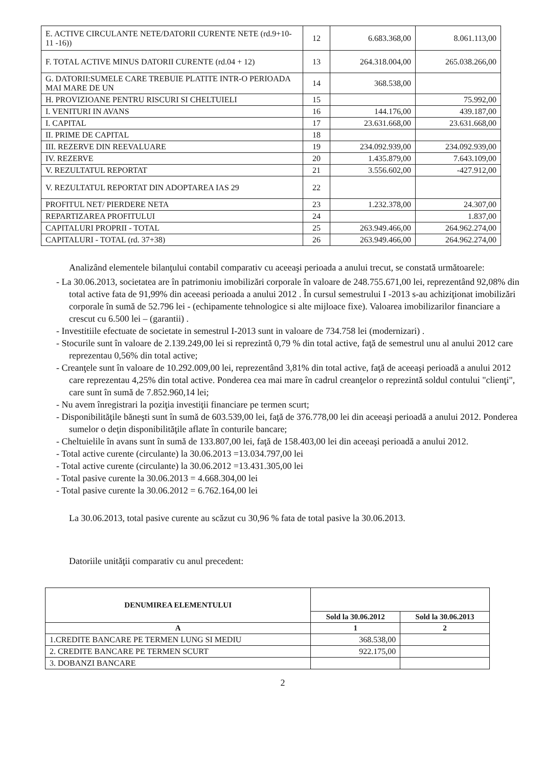| E. ACTIVE CIRCULANTE NETE/DATORII CURENTE NETE (rd.9+10- 11 -16)) | 12 | 6.683.368,00 | 8.061.113,00 |
| F. TOTAL ACTIVE MINUS DATORII CURENTE (rd.04 + 12) | 13 | 264.318.004,00 | 265.038.266,00 |
| G. DATORII:SUMELE CARE TREBUIE PLATITE INTR-O PERIOADA MAI MARE DE UN | 14 | 368.538,00 | |
| H. PROVIZIOANE PENTRU RISCURI SI CHELTUIELI | 15 | | 75.992,00 |
| I. VENITURI IN AVANS | 16 | 144.176,00 | 439.187,00 |
| I. CAPITAL | 17 | 23.631.668,00 | 23.631.668,00 |
| II. PRIME DE CAPITAL | 18 | | |
| III. REZERVE DIN REEVALUARE | 19 | 234.092.939,00 | 234.092.939,00 |
| IV. REZERVE | 20 | 1.435.879,00 | 7.643.109,00 |
| V. REZULTATUL REPORTAT | 21 | 3.556.602,00 | -427.912,00 |
| V. REZULTATUL REPORTAT DIN ADOPTAREA IAS 29 | 22 | | |
| PROFITUL NET/ PIERDERE NETA | 23 | 1.232.378,00 | 24.307,00 |
| REPARTIZAREA PROFITULUI | 24 | | 1.837,00 |
| CAPITALURI PROPRII - TOTAL | 25 | 263.949.466,00 | 264.962.274,00 |
| CAPITALURI - TOTAL (rd. 37+38) | 26 | 263.949.466,00 | 264.962.274,00 |
Analizând elementele bilanţului contabil comparativ cu aceeaşi perioada a anului trecut, se constată următoarele:
- La 30.06.2013, societatea are în patrimoniu imobilizări corporale în valoare de 248.755.671,00 lei, reprezentând 92,08% din total active fata de 91,99% din aceeasi perioada a anului 2012 . În cursul semestrului I -2013 s-au achiziţionat imobilizări corporale în sumă de 52.796 lei - (echipamente tehnologice si alte mijloace fixe). Valoarea imobilizarilor financiare a crescut cu 6.500 lei – (garantii) .
- Investitiile efectuate de societate in semestrul I-2013 sunt in valoare de 734.758 lei (modernizari) .
- Stocurile sunt în valoare de 2.139.249,00 lei si reprezintă 0,79 % din total active, faţă de semestrul unu al anului 2012 care reprezentau 0,56% din total active;
- Creanţele sunt în valoare de 10.292.009,00 lei, reprezentând 3,81% din total active, faţă de aceeaşi perioadă a anului 2012 care reprezentau 4,25% din total active. Ponderea cea mai mare în cadrul creanţelor o reprezintă soldul contului "clienţi", care sunt în sumă de 7.852.960,14 lei;
- Nu avem înregistrari la poziţia investiţii financiare pe termen scurt;
- Disponibilităţile băneşti sunt în sumă de 603.539,00 lei, faţă de 376.778,00 lei din aceeaşi perioadă a anului 2012. Ponderea sumelor o deţin disponibilităţile aflate în conturile bancare;
- Cheltuielile în avans sunt în sumă de 133.807,00 lei, faţă de 158.403,00 lei din aceeaşi perioadă a anului 2012.
- Total active curente (circulante) la 30.06.2013 =13.034.797,00 lei
- Total active curente (circulante) la 30.06.2012 =13.431.305,00 lei
- Total pasive curente la 30.06.2013 = 4.668.304,00 lei
- Total pasive curente la 30.06.2012 = 6.762.164,00 lei
La 30.06.2013, total pasive curente au scăzut cu 30,96 % fata de total pasive la 30.06.2013.
Datoriile unităţii comparativ cu anul precedent:
| DENUMIREA ELEMENTULUI | | |
| --- | --- | --- |
| | Sold la 30.06.2012 | Sold la 30.06.2013 |
| A | 1 | 2 |
| 1.CREDITE BANCARE PE TERMEN LUNG SI MEDIU | 368.538,00 | |
| 2. CREDITE BANCARE PE TERMEN SCURT | 922.175,00 | |
| 3. DOBANZI BANCARE | | |
2